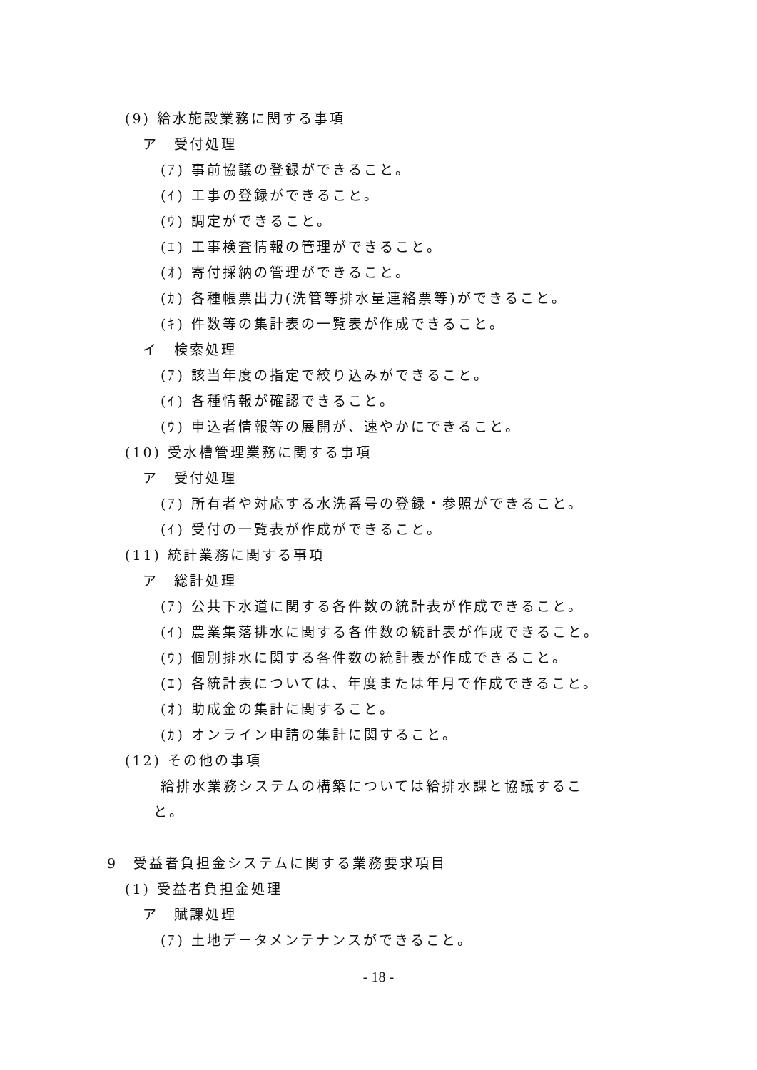(9) 給水施設業務に関する事項
ア　受付処理
(ｱ) 事前協議の登録ができること。
(ｲ) 工事の登録ができること。
(ｳ) 調定ができること。
(ｴ) 工事検査情報の管理ができること。
(ｵ) 寄付採納の管理ができること。
(ｶ) 各種帳票出力(洗管等排水量連絡票等)ができること。
(ｷ) 件数等の集計表の一覧表が作成できること。
イ　検索処理
(ｱ) 該当年度の指定で絞り込みができること。
(ｲ) 各種情報が確認できること。
(ｳ) 申込者情報等の展開が、速やかにできること。
(10) 受水槽管理業務に関する事項
ア　受付処理
(ｱ) 所有者や対応する水洗番号の登録・参照ができること。
(ｲ) 受付の一覧表が作成ができること。
(11) 統計業務に関する事項
ア　総計処理
(ｱ) 公共下水道に関する各件数の統計表が作成できること。
(ｲ) 農業集落排水に関する各件数の統計表が作成できること。
(ｳ) 個別排水に関する各件数の統計表が作成できること。
(ｴ) 各統計表については、年度または年月で作成できること。
(ｵ) 助成金の集計に関すること。
(ｶ) オンライン申請の集計に関すること。
(12) その他の事項
給排水業務システムの構築については給排水課と協議するこ
と。
9　受益者負担金システムに関する業務要求項目
(1) 受益者負担金処理
ア　賦課処理
(ｱ) 土地データメンテナンスができること。
- 18 -